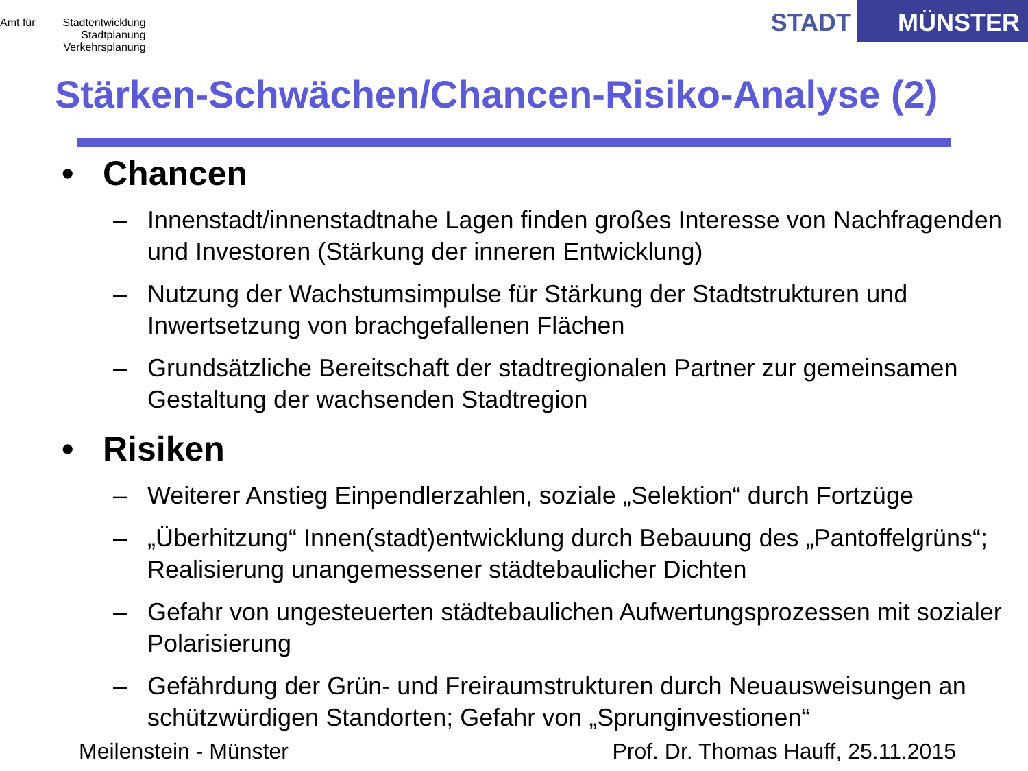Amt für Stadtentwicklung
Stadtplanung
Verkehrsplanung
STADT MÜNSTER
Stärken-Schwächen/Chancen-Risiko-Analyse (2)
• Chancen
– Innenstadt/innenstadtnahe Lagen finden großes Interesse von Nachfragenden und Investoren (Stärkung der inneren Entwicklung)
– Nutzung der Wachstumsimpulse für Stärkung der Stadtstrukturen und Inwertsetzung von brachgefallenen Flächen
– Grundsätzliche Bereitschaft der stadtregionalen Partner zur gemeinsamen Gestaltung der wachsenden Stadtregion
• Risiken
– Weiterer Anstieg Einpendlerzahlen, soziale „Selektion“ durch Fortzüge
– „Überhitzung“ Innen(stadt)entwicklung durch Bebauung des „Pantoffelgrüns“; Realisierung unangemessener städtebaulicher Dichten
– Gefahr von ungesteuerten städtebaulichen Aufwertungsprozessen mit sozialer Polarisierung
– Gefährdung der Grün- und Freiraumstrukturen durch Neuausweisungen an schützwürdigen Standorten; Gefahr von „Sprunginvestionen“
Meilenstein - Münster Prof. Dr. Thomas Hauff, 25.11.2015